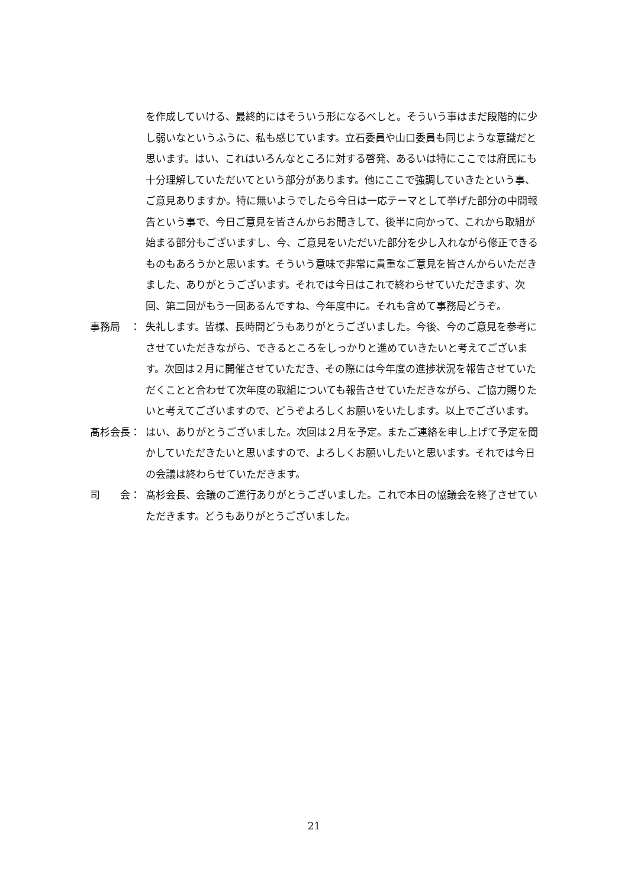を作成していける、最終的にはそういう形になるべしと。そういう事はまだ段階的に少し弱いなというふうに、私も感じています。立石委員や山口委員も同じような意識だと思います。はい、これはいろんなところに対する啓発、あるいは特にここでは府民にも十分理解していただいてという部分があります。他にここで強調していきたという事、ご意見ありますか。特に無いようでしたら今日は一応テーマとして挙げた部分の中間報告という事で、今日ご意見を皆さんからお聞きして、後半に向かって、これから取組が始まる部分もございますし、今、ご意見をいただいた部分を少し入れながら修正できるものもあろうかと思います。そういう意味で非常に貴重なご意見を皆さんからいただきました、ありがとうございます。それでは今日はこれで終わらせていただきます、次回、第二回がもう一回あるんですね、今年度中に。それも含めて事務局どうぞ。
事務局　： 失礼します。皆様、長時間どうもありがとうございました。今後、今のご意見を参考にさせていただきながら、できるところをしっかりと進めていきたいと考えてございます。次回は２月に開催させていただき、その際には今年度の進捗状況を報告させていただくことと合わせて次年度の取組についても報告させていただきながら、ご協力賜りたいと考えてございますので、どうぞよろしくお願いをいたします。以上でございます。
髙杉会長： はい、ありがとうございました。次回は２月を予定。またご連絡を申し上げて予定を聞かしていただきたいと思いますので、よろしくお願いしたいと思います。それでは今日の会議は終わらせていただきます。
司　　会： 髙杉会長、会議のご進行ありがとうございました。これで本日の協議会を終了させていただきます。どうもありがとうございました。
21